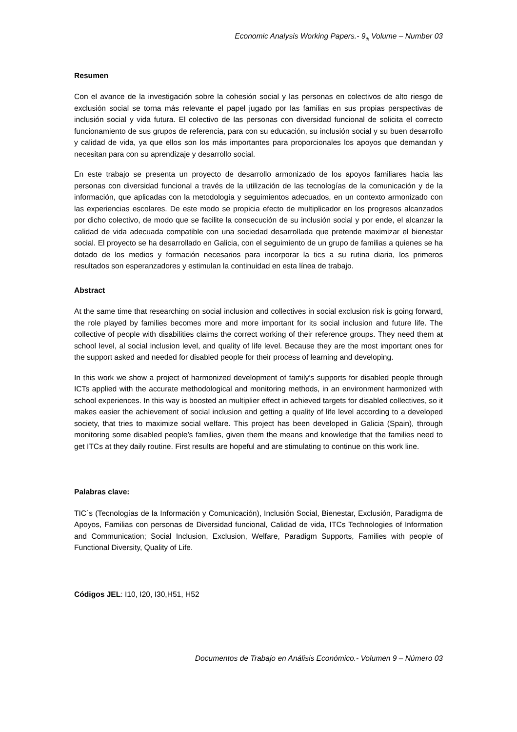Economic Analysis Working Papers.- 9<sub>th</sub> Volume – Number 03
Resumen
Con el avance de la investigación sobre la cohesión social y las personas en colectivos de alto riesgo de exclusión social se torna más relevante el papel jugado por las familias en sus propias perspectivas de inclusión social y vida futura. El colectivo de las personas con diversidad funcional de solicita el correcto funcionamiento de sus grupos de referencia, para con su educación, su inclusión social y su buen desarrollo y calidad de vida, ya que ellos son los más importantes para proporcionales los apoyos que demandan y necesitan para con su aprendizaje y desarrollo social.
En este trabajo se presenta un proyecto de desarrollo armonizado de los apoyos familiares hacia las personas con diversidad funcional a través de la utilización de las tecnologías de la comunicación y de la información, que aplicadas con la metodología y seguimientos adecuados, en un contexto armonizado con las experiencias escolares. De este modo se propicia efecto de multiplicador en los progresos alcanzados por dicho colectivo, de modo que se facilite la consecución de su inclusión social y por ende, el alcanzar la calidad de vida adecuada compatible con una sociedad desarrollada que pretende maximizar el bienestar social. El proyecto se ha desarrollado en Galicia, con el seguimiento de un grupo de familias a quienes se ha dotado de los medios y formación necesarios para incorporar la tics a su rutina diaria, los primeros resultados son esperanzadores y estimulan la continuidad en esta línea de trabajo.
Abstract
At the same time that researching on social inclusion and collectives in social exclusion risk is going forward, the role played by families becomes more and more important for its social inclusion and future life. The collective of people with disabilities claims the correct working of their reference groups. They need them at school level, al social inclusion level, and quality of life level. Because they are the most important ones for the support asked and needed for disabled people for their process of learning and developing.
In this work we show a project of harmonized development of family’s supports for disabled people through ICTs applied with the accurate methodological and monitoring methods, in an environment harmonized with school experiences. In this way is boosted an multiplier effect in achieved targets for disabled collectives, so it makes easier the achievement of social inclusion and getting a quality of life level according to a developed society, that tries to maximize social welfare. This project has been developed in Galicia (Spain), through monitoring some disabled people’s families, given them the means and knowledge that the families need to get ITCs at they daily routine. First results are hopeful and are stimulating to continue on this work line.
Palabras clave:
TIC´s (Tecnologías de la Información y Comunicación), Inclusión Social, Bienestar, Exclusión, Paradigma de Apoyos, Familias con personas de Diversidad funcional, Calidad de vida, ITCs Technologies of Information and Communication; Social Inclusion, Exclusion, Welfare, Paradigm Supports, Families with people of Functional Diversity, Quality of Life.
Códigos JEL: I10, I20, I30,H51, H52
Documentos de Trabajo en Análisis Económico.- Volumen 9 – Número 03